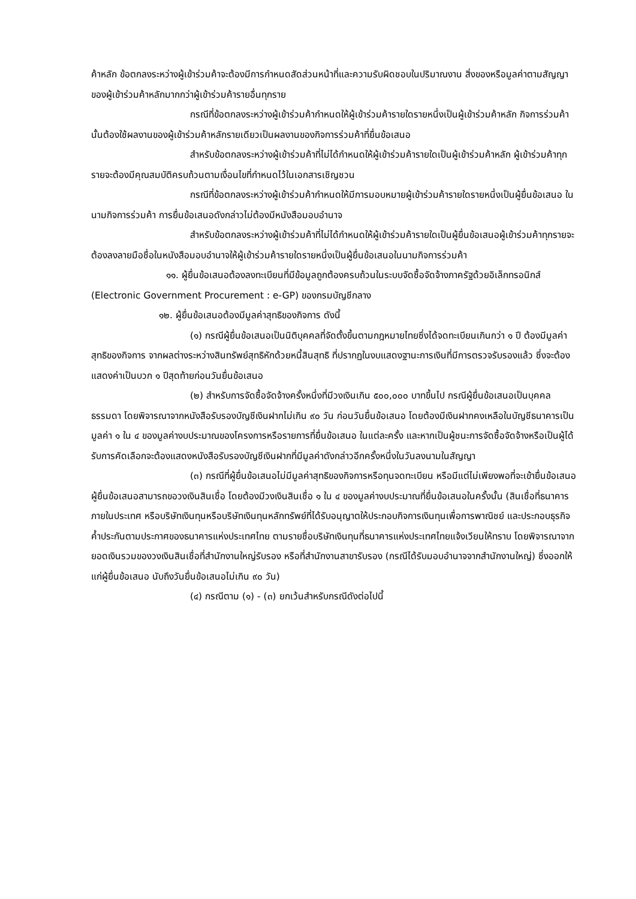ค้าหลัก ข้อตกลงระหว่างผู้เข้าร่วมค้าจะต้องมีการกำหนดสัดส่วนหน้าที่และความรับผิดชอบในปริมาณงาน สิ่งของหรือมูลค่าตามสัญญาของผู้เข้าร่วมค้าหลักมากกว่าผู้เข้าร่วมค้ารายอื่นทุกราย
กรณีที่ข้อตกลงระหว่างผู้เข้าร่วมค้ากำหนดให้ผู้เข้าร่วมค้ารายใดรายหนึ่งเป็นผู้เข้าร่วมค้าหลัก กิจการร่วมค้านั้นต้องใช้ผลงานของผู้เข้าร่วมค้าหลักรายเดียวเป็นผลงานของกิจการร่วมค้าที่ยื่นข้อเสนอ
สำหรับข้อตกลงระหว่างผู้เข้าร่วมค้าที่ไม่ได้กำหนดให้ผู้เข้าร่วมค้ารายใดเป็นผู้เข้าร่วมค้าหลัก ผู้เข้าร่วมค้าทุกรายจะต้องมีคุณสมบัติครบถ้วนตามเงื่อนไขที่กำหนดไว้ในเอกสารเชิญชวน
กรณีที่ข้อตกลงระหว่างผู้เข้าร่วมค้ากำหนดให้มีการมอบหมายผู้เข้าร่วมค้ารายใดรายหนึ่งเป็นผู้ยื่นข้อเสนอ ในนามกิจการร่วมค้า การยื่นข้อเสนอดังกล่าวไม่ต้องมีหนังสือมอบอำนาจ
สำหรับข้อตกลงระหว่างผู้เข้าร่วมค้าที่ไม่ได้กำหนดให้ผู้เข้าร่วมค้ารายใดเป็นผู้ยื่นข้อเสนอผู้เข้าร่วมค้าทุกรายจะต้องลงลายมือชื่อในหนังสือมอบอำนาจให้ผู้เข้าร่วมค้ารายใดรายหนึ่งเป็นผู้ยื่นข้อเสนอในนามกิจการร่วมค้า
๑๑. ผู้ยื่นข้อเสนอต้องลงทะเบียนที่มีข้อมูลถูกต้องครบถ้วนในระบบจัดซื้อจัดจ้างภาครัฐด้วยอิเล็กทรอนิกส์ (Electronic Government Procurement : e-GP) ของกรมบัญชีกลาง
๑๒. ผู้ยื่นข้อเสนอต้องมีมูลค่าสุทธิของกิจการ ดังนี้
(๑) กรณีผู้ยื่นข้อเสนอเป็นนิติบุคคลที่จัดตั้งขึ้นตามกฎหมายไทยซึ่งได้จดทะเบียนเกินกว่า ๑ ปี ต้องมีมูลค่าสุทธิของกิจการ จากผลต่างระหว่างสินทรัพย์สุทธิหักด้วยหนี้สินสุทธิ ที่ปรากฏในงบแสดงฐานะการเงินที่มีการตรวจรับรองแล้ว ซึ่งจะต้องแสดงค่าเป็นบวก ๑ ปีสุดท้ายก่อนวันยื่นข้อเสนอ
(๒) สำหรับการจัดซื้อจัดจ้างครั้งหนึ่งที่มีวงเงินเกิน ๕๐๐,๐๐๐ บาทขึ้นไป กรณีผู้ยื่นข้อเสนอเป็นบุคคลธรรมดา โดยพิจารณาจากหนังสือรับรองบัญชีเงินฝากไม่เกิน ๙๐ วัน ก่อนวันยื่นข้อเสนอ โดยต้องมีเงินฝากคงเหลือในบัญชีธนาคารเป็นมูลค่า ๑ ใน ๔ ของมูลค่างบประมาณของโครงการหรือรายการที่ยื่นข้อเสนอ ในแต่ละครั้ง และหากเป็นผู้ชนะการจัดซื้อจัดจ้างหรือเป็นผู้ได้รับการคัดเลือกจะต้องแสดงหนังสือรับรองบัญชีเงินฝากที่มีมูลค่าดังกล่าวอีกครั้งหนึ่งในวันลงนามในสัญญา
(๓) กรณีที่ผู้ยื่นข้อเสนอไม่มีมูลค่าสุทธิของกิจการหรือทุนจดทะเบียน หรือมีแต่ไม่เพียงพอที่จะเข้ายื่นข้อเสนอ ผู้ยื่นข้อเสนอสามารถขอวงเงินสินเชื่อ โดยต้องมีวงเงินสินเชื่อ ๑ ใน ๔ ของมูลค่างบประมาณที่ยื่นข้อเสนอในครั้งนั้น (สินเชื่อที่ธนาคารภายในประเทศ หรือบริษัทเงินทุนหรือบริษัทเงินทุนหลักทรัพย์ที่ได้รับอนุญาตให้ประกอบกิจการเงินทุนเพื่อการพาณิชย์ และประกอบธุรกิจค้ำประกันตามประกาศของธนาคารแห่งประเทศไทย ตามรายชื่อบริษัทเงินทุนที่ธนาคารแห่งประเทศไทยแจ้งเวียนให้ทราบ โดยพิจารณาจากยอดเงินรวมของวงเงินสินเชื่อที่สำนักงานใหญ่รับรอง หรือที่สำนักงานสาขารับรอง (กรณีได้รับมอบอำนาจจากสำนักงานใหญ่) ซึ่งออกให้แก่ผู้ยื่นข้อเสนอ นับถึงวันยื่นข้อเสนอไม่เกิน ๙๐ วัน)
(๔) กรณีตาม (๑) - (๓) ยกเว้นสำหรับกรณีดังต่อไปนี้